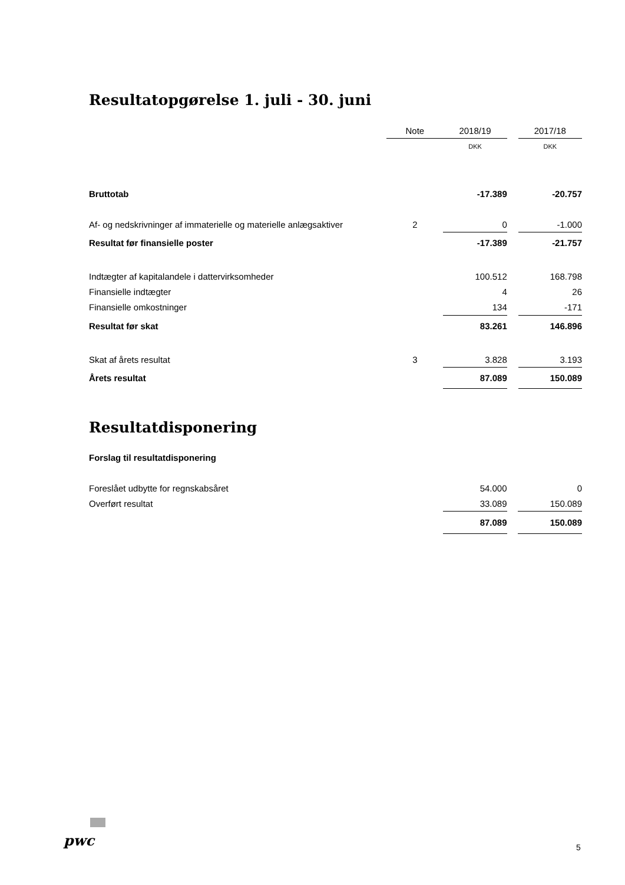Resultatopgørelse 1. juli - 30. juni
| | Note | 2018/19 | | 2017/18 |
| --- | --- | --- | --- | --- |
| | | DKK | | DKK |
| Bruttotab | | -17.389 | | -20.757 |
| Af- og nedskrivninger af immaterielle og materielle anlægsaktiver | 2 | 0 | | -1.000 |
| Resultat før finansielle poster | | -17.389 | | -21.757 |
| Indtægter af kapitalandele i dattervirksomheder | | 100.512 | | 168.798 |
| Finansielle indtægter | | 4 | | 26 |
| Finansielle omkostninger | | 134 | | -171 |
| Resultat før skat | | 83.261 | | 146.896 |
| Skat af årets resultat | 3 | 3.828 | | 3.193 |
| Årets resultat | | 87.089 | | 150.089 |
Resultatdisponering
| Forslag til resultatdisponering | | | | |
| Foreslået udbytte for regnskabsåret | | 54.000 | | 0 |
| Overført resultat | | 33.089 | | 150.089 |
| | | 87.089 | | 150.089 |
pwc 5